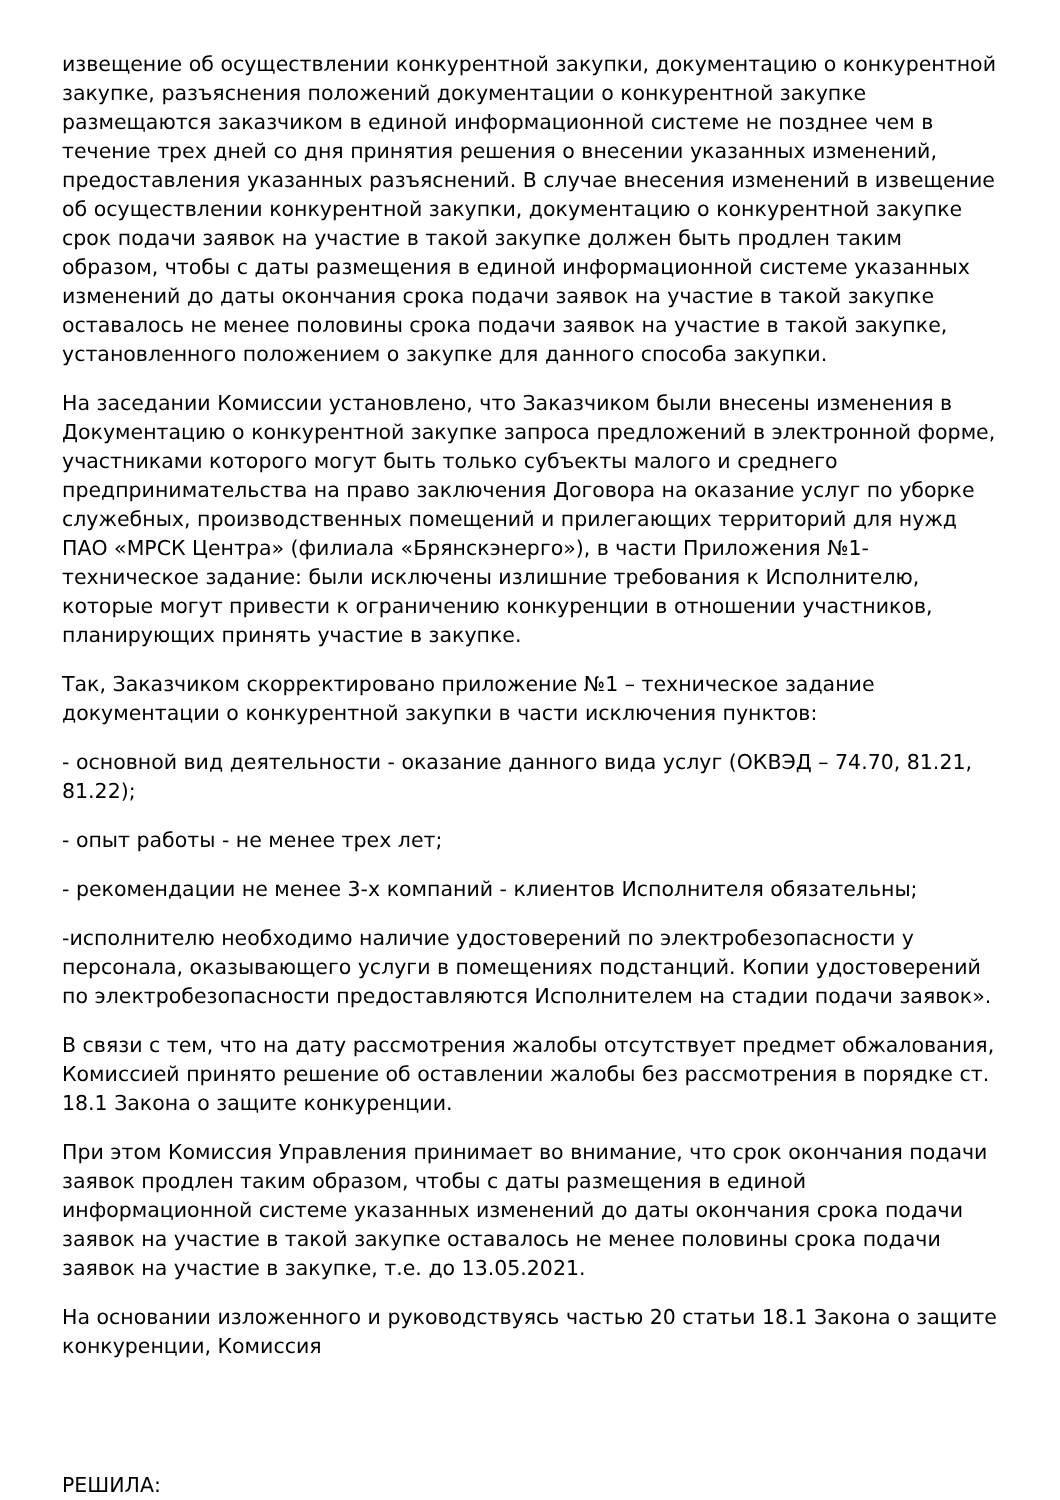извещение об осуществлении конкурентной закупки, документацию о конкурентной закупке, разъяснения положений документации о конкурентной закупке размещаются заказчиком в единой информационной системе не позднее чем в течение трех дней со дня принятия решения о внесении указанных изменений, предоставления указанных разъяснений. В случае внесения изменений в извещение об осуществлении конкурентной закупки, документацию о конкурентной закупке срок подачи заявок на участие в такой закупке должен быть продлен таким образом, чтобы с даты размещения в единой информационной системе указанных изменений до даты окончания срока подачи заявок на участие в такой закупке оставалось не менее половины срока подачи заявок на участие в такой закупке, установленного положением о закупке для данного способа закупки.
На заседании Комиссии установлено, что Заказчиком были внесены изменения в Документацию о конкурентной закупке запроса предложений в электронной форме, участниками которого могут быть только субъекты малого и среднего предпринимательства на право заключения Договора на оказание услуг по уборке служебных, производственных помещений и прилегающих территорий для нужд ПАО «МРСК Центра» (филиала «Брянскэнерго»), в части Приложения №1-техническое задание: были исключены излишние требования к Исполнителю, которые могут привести к ограничению конкуренции в отношении участников, планирующих принять участие в закупке.
Так, Заказчиком скорректировано приложение №1 – техническое задание документации о конкурентной закупки в части исключения пунктов:
- основной вид деятельности - оказание данного вида услуг (ОКВЭД – 74.70, 81.21, 81.22);
- опыт работы - не менее трех лет;
- рекомендации не менее 3-х компаний - клиентов Исполнителя обязательны;
-исполнителю необходимо наличие удостоверений по электробезопасности у персонала, оказывающего услуги в помещениях подстанций. Копии удостоверений по электробезопасности предоставляются Исполнителем на стадии подачи заявок».
В связи с тем, что на дату рассмотрения жалобы отсутствует предмет обжалования, Комиссией принято решение об оставлении жалобы без рассмотрения в порядке ст. 18.1 Закона о защите конкуренции.
При этом Комиссия Управления принимает во внимание, что срок окончания подачи заявок продлен таким образом, чтобы с даты размещения в единой информационной системе указанных изменений до даты окончания срока подачи заявок на участие в такой закупке оставалось не менее половины срока подачи заявок на участие в закупке, т.е. до 13.05.2021.
На основании изложенного и руководствуясь частью 20 статьи 18.1 Закона о защите конкуренции, Комиссия
РЕШИЛА: